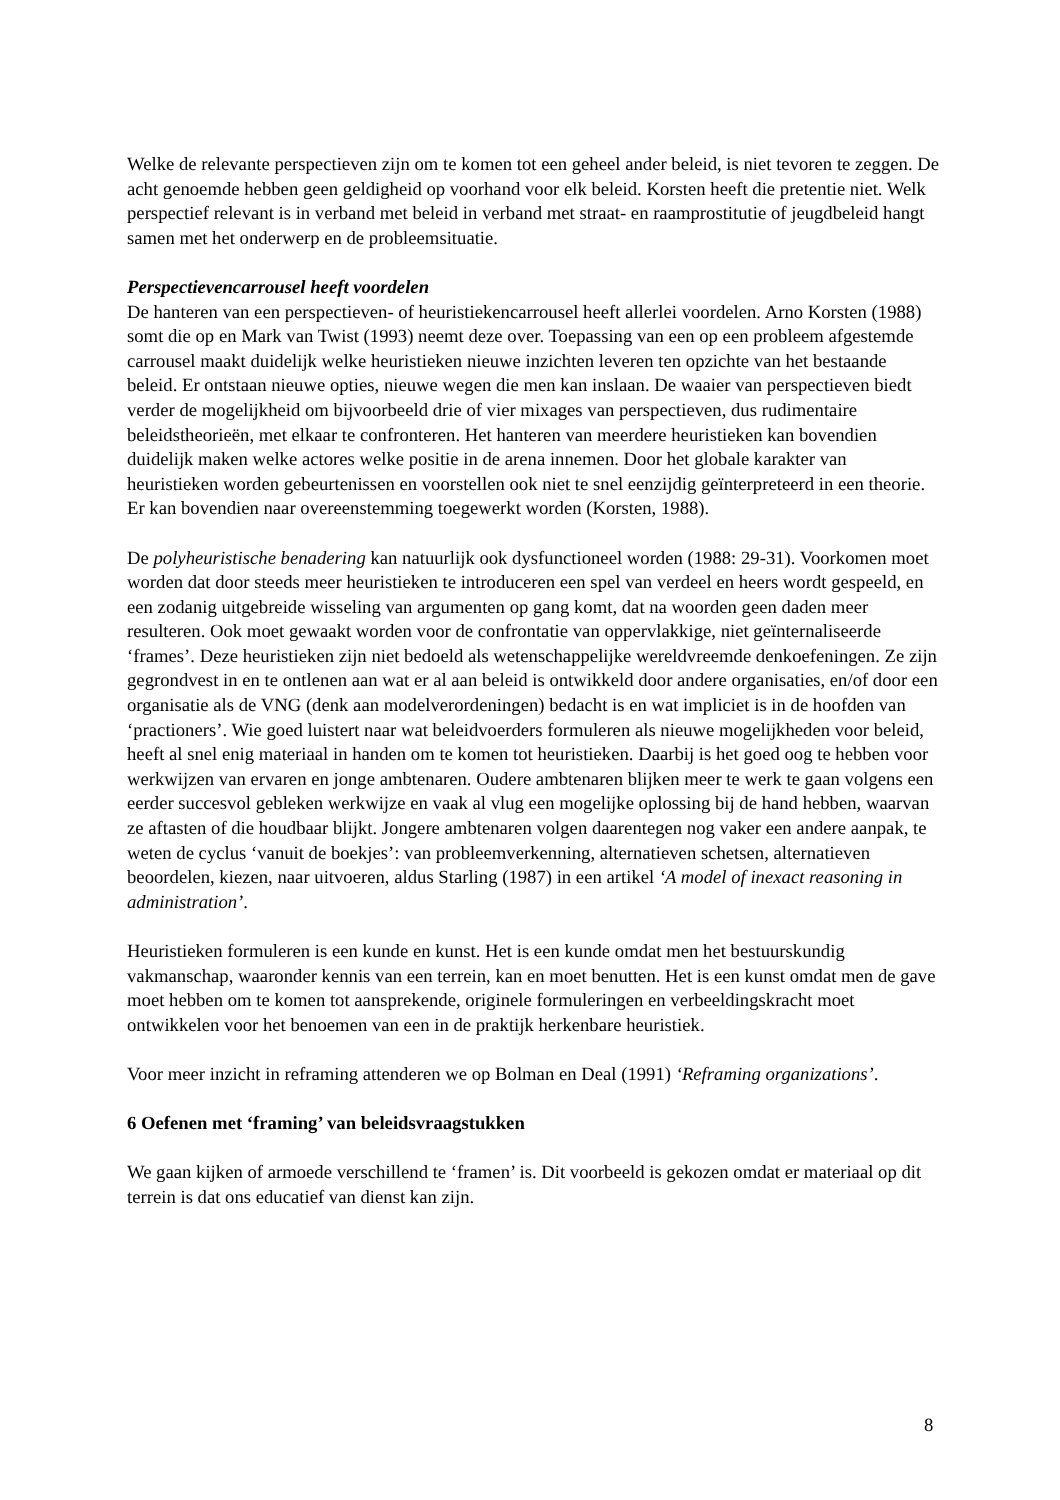Welke de relevante perspectieven zijn om te komen tot een geheel ander beleid, is niet tevoren te zeggen. De acht genoemde hebben geen geldigheid op voorhand voor elk beleid. Korsten heeft die pretentie niet. Welk perspectief relevant is in verband met beleid in verband met straat- en raamprostitutie of jeugdbeleid hangt samen met het onderwerp en de probleemsituatie.
Perspectievencarrousel heeft voordelen
De hanteren van een perspectieven- of heuristiekencarrousel heeft allerlei voordelen. Arno Korsten (1988) somt die op en Mark van Twist (1993) neemt deze over. Toepassing van een op een probleem afgestemde carrousel maakt duidelijk welke heuristieken nieuwe inzichten leveren ten opzichte van het bestaande beleid. Er ontstaan nieuwe opties, nieuwe wegen die men kan inslaan. De waaier van perspectieven biedt verder de mogelijkheid om bijvoorbeeld drie of vier mixages van perspectieven, dus rudimentaire beleidstheorieën, met elkaar te confronteren. Het hanteren van meerdere heuristieken kan bovendien duidelijk maken welke actores welke positie in de arena innemen. Door het globale karakter van heuristieken worden gebeurtenissen en voorstellen ook niet te snel eenzijdig geïnterpreteerd in een theorie. Er kan bovendien naar overeenstemming toegewerkt worden (Korsten, 1988).
De polyheuristische benadering kan natuurlijk ook dysfunctioneel worden (1988: 29-31). Voorkomen moet worden dat door steeds meer heuristieken te introduceren een spel van verdeel en heers wordt gespeeld, en een zodanig uitgebreide wisseling van argumenten op gang komt, dat na woorden geen daden meer resulteren. Ook moet gewaakt worden voor de confrontatie van oppervlakkige, niet geïnternaliseerde ‘frames’. Deze heuristieken zijn niet bedoeld als wetenschappelijke wereldvreemde denkoefeningen. Ze zijn gegrondvest in en te ontlenen aan wat er al aan beleid is ontwikkeld door andere organisaties, en/of door een organisatie als de VNG (denk aan modelverordeningen) bedacht is en wat impliciet is in de hoofden van ‘practioners’. Wie goed luistert naar wat beleidvoerders formuleren als nieuwe mogelijkheden voor beleid, heeft al snel enig materiaal in handen om te komen tot heuristieken. Daarbij is het goed oog te hebben voor werkwijzen van ervaren en jonge ambtenaren. Oudere ambtenaren blijken meer te werk te gaan volgens een eerder succesvol gebleken werkwijze en vaak al vlug een mogelijke oplossing bij de hand hebben, waarvan ze aftasten of die houdbaar blijkt. Jongere ambtenaren volgen daarentegen nog vaker een andere aanpak, te weten de cyclus ‘vanuit de boekjes’: van probleemverkenning, alternatieven schetsen, alternatieven beoordelen, kiezen, naar uitvoeren, aldus Starling (1987) in een artikel ‘A model of inexact reasoning in administration’.
Heuristieken formuleren is een kunde en kunst. Het is een kunde omdat men het bestuurskundig vakmanschap, waaronder kennis van een terrein, kan en moet benutten. Het is een kunst omdat men de gave moet hebben om te komen tot aansprekende, originele formuleringen en verbeeldingskracht moet ontwikkelen voor het benoemen van een in de praktijk herkenbare heuristiek.
Voor meer inzicht in reframing attenderen we op Bolman en Deal (1991) ‘Reframing organizations’.
6 Oefenen met ‘framing’ van beleidsvraagstukken
We gaan kijken of armoede verschillend te ‘framen’ is. Dit voorbeeld is gekozen omdat er materiaal op dit terrein is dat ons educatief van dienst kan zijn.
8